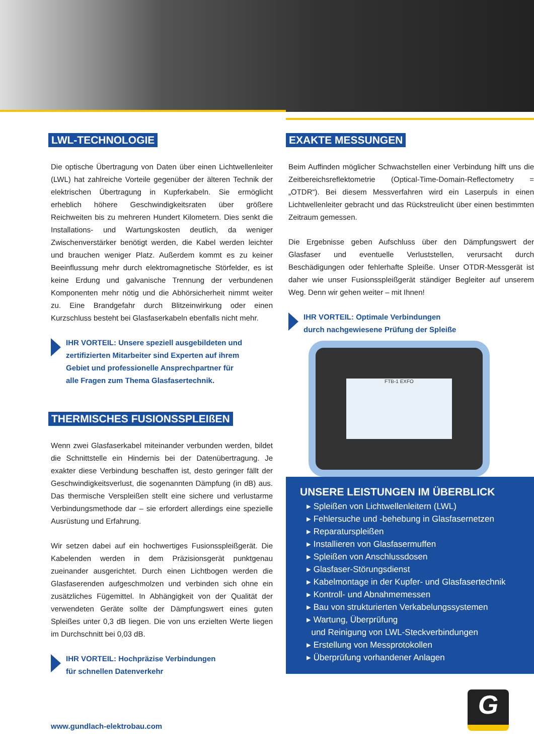LWL-TECHNOLOGIE
Die optische Übertragung von Daten über einen Lichtwellenleiter (LWL) hat zahlreiche Vorteile gegenüber der älteren Technik der elektrischen Übertragung in Kupferkabeln. Sie ermöglicht erheblich höhere Geschwindigkeitsraten über größere Reichweiten bis zu mehreren Hundert Kilometern. Dies senkt die Installations- und Wartungskosten deutlich, da weniger Zwischenverstärker benötigt werden, die Kabel werden leichter und brauchen weniger Platz. Außerdem kommt es zu keiner Beeinflussung mehr durch elektromagnetische Störfelder, es ist keine Erdung und galvanische Trennung der verbundenen Komponenten mehr nötig und die Abhörsicherheit nimmt weiter zu. Eine Brandgefahr durch Blitzeinwirkung oder einen Kurzschluss besteht bei Glasfaserkabeln ebenfalls nicht mehr.
IHR VORTEIL: Unsere speziell ausgebildeten und
zertifizierten Mitarbeiter sind Experten auf ihrem
Gebiet und professionelle Ansprechpartner für
alle Fragen zum Thema Glasfasertechnik.
THERMISCHES FUSIONSSPLEIßEN
Wenn zwei Glasfaserkabel miteinander verbunden werden, bildet die Schnittstelle ein Hindernis bei der Datenübertragung. Je exakter diese Verbindung beschaffen ist, desto geringer fällt der Geschwindigkeitsverlust, die sogenannten Dämpfung (in dB) aus. Das thermische Verspleißen stellt eine sichere und verlustarme Verbindungsmethode dar – sie erfordert allerdings eine spezielle Ausrüstung und Erfahrung.
Wir setzen dabei auf ein hochwertiges Fusionsspleißgerät. Die Kabelenden werden in dem Präzisionsgerät punktgenau zueinander ausgerichtet. Durch einen Lichtbogen werden die Glasfaserenden aufgeschmolzen und verbinden sich ohne ein zusätzliches Fügemittel. In Abhängigkeit von der Qualität der verwendeten Geräte sollte der Dämpfungswert eines guten Spleißes unter 0,3 dB liegen. Die von uns erzielten Werte liegen im Durchschnitt bei 0,03 dB.
IHR VORTEIL: Hochpräzise Verbindungen
für schnellen Datenverkehr
EXAKTE MESSUNGEN
Beim Auffinden möglicher Schwachstellen einer Verbindung hilft uns die Zeitbereichsreflektometrie (Optical-Time-Domain-Reflectometry = „OTDR“). Bei diesem Messverfahren wird ein Laserpuls in einen Lichtwellenleiter gebracht und das Rückstreulicht über einen bestimmten Zeitraum gemessen.
Die Ergebnisse geben Aufschluss über den Dämpfungswert der Glasfaser und eventuelle Verluststellen, verursacht durch Beschädigungen oder fehlerhafte Spleiße. Unser OTDR-Messgerät ist daher wie unser Fusionsspleißgerät ständiger Begleiter auf unserem Weg. Denn wir gehen weiter – mit Ihnen!
IHR VORTEIL: Optimale Verbindungen
durch nachgewiesene Prüfung der Spleiße
FTB-1 EXFO
UNSERE LEISTUNGEN IM ÜBERBLICK
▸ Spleißen von Lichtwellenleitern (LWL)
▸ Fehlersuche und -behebung in Glasfasernetzen
▸ Reparaturspleißen
▸ Installieren von Glasfasermuffen
▸ Spleißen von Anschlussdosen
▸ Glasfaser-Störungsdienst
▸ Kabelmontage in der Kupfer- und Glasfasertechnik
▸ Kontroll- und Abnahmemessen
▸ Bau von strukturierten Verkabelungssystemen
▸ Wartung, Überprüfung
und Reinigung von LWL-Steckverbindungen
▸ Erstellung von Messprotokollen
▸ Überprüfung vorhandener Anlagen
www.gundlach-elektrobau.com
G